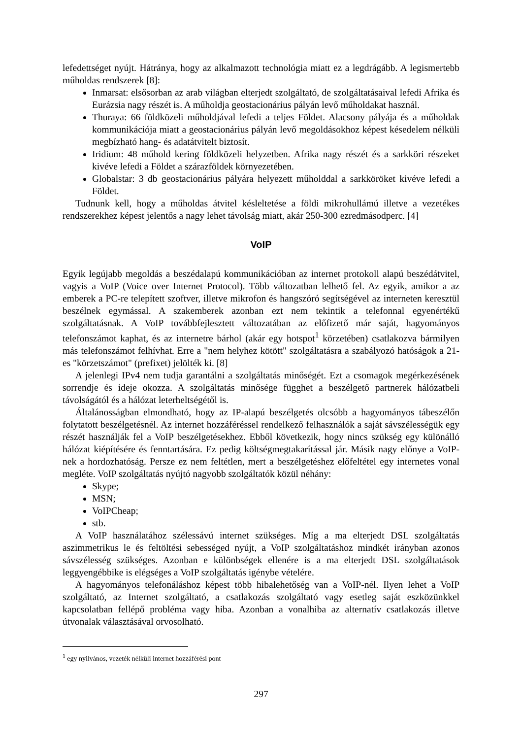lefedettséget nyújt. Hátránya, hogy az alkalmazott technológia miatt ez a legdrágább. A legismertebb műholdas rendszerek [8]:
Inmarsat: elsősorban az arab világban elterjedt szolgáltató, de szolgáltatásaival lefedi Afrika és Eurázsia nagy részét is. A műholdja geostacionárius pályán levő műholdakat használ.
Thuraya: 66 földközeli műholdjával lefedi a teljes Földet. Alacsony pályája és a műholdak kommunikációja miatt a geostacionárius pályán levő megoldásokhoz képest késedelem nélküli megbízható hang- és adatátvitelt biztosít.
Iridium: 48 műhold kering földközeli helyzetben. Afrika nagy részét és a sarkköri részeket kivéve lefedi a Földet a szárazföldek környezetében.
Globalstar: 3 db geostacionárius pályára helyezett műholddal a sarkköröket kivéve lefedi a Földet.
Tudnunk kell, hogy a műholdas átvitel késleltetése a földi mikrohullámú illetve a vezetékes rendszerekhez képest jelentős a nagy lehet távolság miatt, akár 250-300 ezredmásodperc. [4]
VoIP
Egyik legújabb megoldás a beszédalapú kommunikációban az internet protokoll alapú beszédátvitel, vagyis a VoIP (Voice over Internet Protocol). Több változatban lelhető fel. Az egyik, amikor a az emberek a PC-re telepített szoftver, illetve mikrofon és hangszóró segítségével az interneten keresztül beszélnek egymással. A szakemberek azonban ezt nem tekintik a telefonnal egyenértékű szolgáltatásnak. A VoIP továbbfejlesztett változatában az előfizető már saját, hagyományos telefonszámot kaphat, és az internetre bárhol (akár egy hotspot<sup>1</sup> körzetében) csatlakozva bármilyen más telefonszámot felhívhat. Erre a "nem helyhez kötött" szolgáltatásra a szabályozó hatóságok a 21-es "körzetszámot" (prefixet) jelölték ki. [8]
A jelenlegi IPv4 nem tudja garantálni a szolgáltatás minőségét. Ezt a csomagok megérkezésének sorrendje és ideje okozza. A szolgáltatás minősége függhet a beszélgető partnerek hálózatbeli távolságától és a hálózat leterheltségétől is.
Általánosságban elmondható, hogy az IP-alapú beszélgetés olcsóbb a hagyományos tábeszélőn folytatott beszélgetésnél. Az internet hozzáféréssel rendelkező felhasználók a saját sávszélességük egy részét használják fel a VoIP beszélgetésekhez. Ebből következik, hogy nincs szükség egy különálló hálózat kiépítésére és fenntartására. Ez pedig költségmegtakarítással jár. Másik nagy előnye a VoIP-nek a hordozhatóság. Persze ez nem feltétlen, mert a beszélgetéshez előfeltétel egy internetes vonal megléte. VoIP szolgáltatás nyújtó nagyobb szolgáltatók közül néhány:
Skype;
MSN;
VoIPCheap;
stb.
A VoIP használatához szélessávú internet szükséges. Míg a ma elterjedt DSL szolgáltatás aszimmetrikus le és feltöltési sebességed nyújt, a VoIP szolgáltatáshoz mindkét irányban azonos sávszélesség szükséges. Azonban e különbségek ellenére is a ma elterjedt DSL szolgáltatások leggyengébbike is elégséges a VoIP szolgáltatás igénybe vételére.
A hagyományos telefonáláshoz képest több hibalehetőség van a VoIP-nél. Ilyen lehet a VoIP szolgáltató, az Internet szolgáltató, a csatlakozás szolgáltató vagy esetleg saját eszközünkkel kapcsolatban fellépő probléma vagy hiba. Azonban a vonalhiba az alternatív csatlakozás illetve útvonalak választásával orvosolható.
<sup>1</sup> egy nyilvános, vezeték nélküli internet hozzáférési pont
297